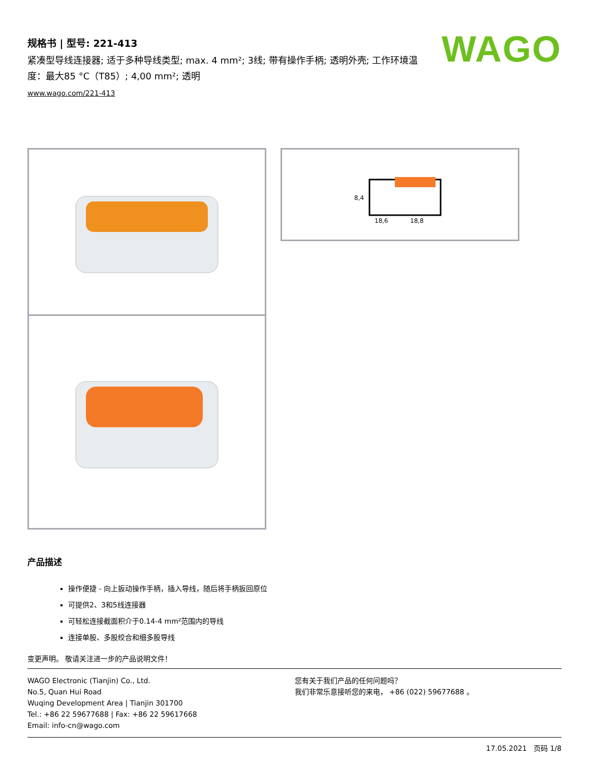WAGO
规格书 | 型号: 221-413
紧凑型导线连接器; 适于多种导线类型; max. 4 mm²; 3线; 带有操作手柄; 透明外壳; 工作环境温度：最大85 °C（T85）; 4,00 mm²; 透明
www.wago.com/221-413
8,4
18,6
18,8
产品描述
操作便捷 - 向上扳动操作手柄，插入导线，随后将手柄扳回原位
可提供2、3和5线连接器
可轻松连接截面积介于0.14-4 mm²范围内的导线
连接单股、多股绞合和细多股导线
变更声明。 敬请关注进一步的产品说明文件！
WAGO Electronic (Tianjin) Co., Ltd.
No.5, Quan Hui Road
Wuqing Development Area | Tianjin 301700
Tel.: +86 22 59677688 | Fax: +86 22 59617668
Email: info-cn@wago.com
您有关于我们产品的任何问题吗？
我们非常乐意接听您的来电， +86 (022) 59677688 。
17.05.2021 页码 1/8